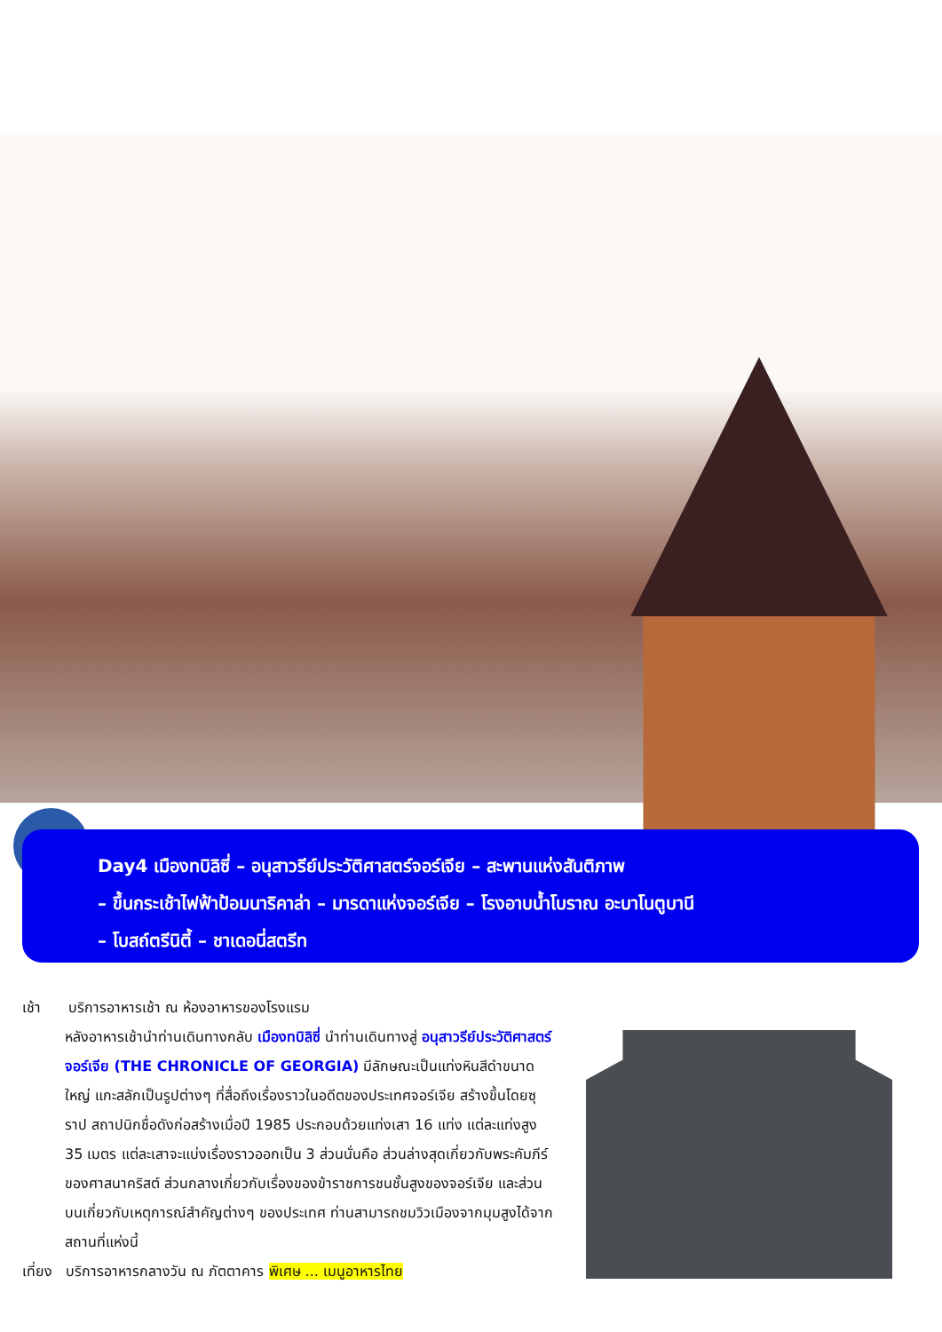Day4 เมืองทบิลิซี่ – อนุสาวรีย์ประวัติศาสตร์จอร์เจีย – สะพานแห่งสันติภาพ
– ขึ้นกระเช้าไฟฟ้าป้อมนาริคาล่า – มารดาแห่งจอร์เจีย – โรงอาบน้ำโบราณ อะบาโนตูบานี
– โบสถ์ตรีนิตี้ – ชาเดอนี่สตรีท
เช้า บริการอาหารเช้า ณ ห้องอาหารของโรงแรม
หลังอาหารเช้านำท่านเดินทางกลับ เมืองทบิลิซี่ นำท่านเดินทางสู่ อนุสาวรีย์ประวัติศาสตร์จอร์เจีย (THE CHRONICLE OF GEORGIA) มีลักษณะเป็นแท่งหินสีดำขนาดใหญ่ แกะสลักเป็นรูปต่างๆ ที่สื่อถึงเรื่องราวในอดีตของประเทศจอร์เจีย สร้างขึ้นโดยซุราป สถาปนิกชื่อดังก่อสร้างเมื่อปี 1985 ประกอบด้วยแท่งเสา 16 แท่ง แต่ละแท่งสูง 35 เมตร แต่ละเสาจะแบ่งเรื่องราวออกเป็น 3 ส่วนนั่นคือ ส่วนล่างสุดเกี่ยวกับพระคัมภีร์ของศาสนาคริสต์ ส่วนกลางเกี่ยวกับเรื่องของข้าราชการชนชั้นสูงของจอร์เจีย และส่วนบนเกี่ยวกับเหตุการณ์สำคัญต่างๆ ของประเทศ ท่านสามารถชมวิวเมืองจากมุมสูงได้จากสถานที่แห่งนี้
เที่ยง บริการอาหารกลางวัน ณ ภัตตาคาร พิเศษ ... เมนูอาหารไทย